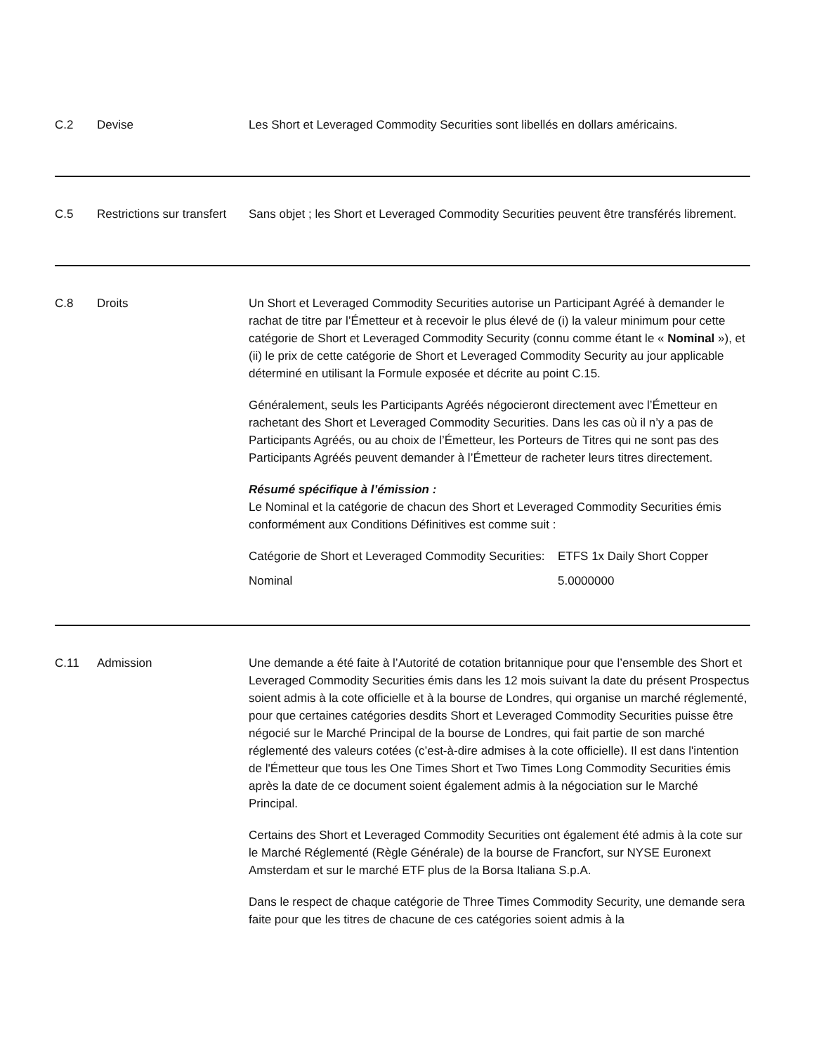C.2 Devise Les Short et Leveraged Commodity Securities sont libellés en dollars américains.
C.5 Restrictions sur transfert
Sans objet ; les Short et Leveraged Commodity Securities peuvent être transférés librement.
C.8 Droits Un Short et Leveraged Commodity Securities autorise un Participant Agréé à demander le rachat de titre par l’Émetteur et à recevoir le plus élevé de (i) la valeur minimum pour cette catégorie de Short et Leveraged Commodity Security (connu comme étant le « Nominal »), et (ii) le prix de cette catégorie de Short et Leveraged Commodity Security au jour applicable déterminé en utilisant la Formule exposée et décrite au point C.15.
Généralement, seuls les Participants Agréés négocieront directement avec l’Émetteur en rachetant des Short et Leveraged Commodity Securities. Dans les cas où il n’y a pas de Participants Agréés, ou au choix de l’Émetteur, les Porteurs de Titres qui ne sont pas des Participants Agréés peuvent demander à l’Émetteur de racheter leurs titres directement.
Résumé spécifique à l’émission :
Le Nominal et la catégorie de chacun des Short et Leveraged Commodity Securities émis conformément aux Conditions Définitives est comme suit :
Catégorie de Short et Leveraged Commodity Securities:
ETFS 1x Daily Short Copper
Nominal 5.0000000
C.11 Admission Une demande a été faite à l’Autorité de cotation britannique pour que l’ensemble des Short et Leveraged Commodity Securities émis dans les 12 mois suivant la date du présent Prospectus soient admis à la cote officielle et à la bourse de Londres, qui organise un marché réglementé, pour que certaines catégories desdits Short et Leveraged Commodity Securities puisse être négocié sur le Marché Principal de la bourse de Londres, qui fait partie de son marché réglementé des valeurs cotées (c’est-à-dire admises à la cote officielle). Il est dans l'intention de l'Émetteur que tous les One Times Short et Two Times Long Commodity Securities émis après la date de ce document soient également admis à la négociation sur le Marché Principal.
Certains des Short et Leveraged Commodity Securities ont également été admis à la cote sur le Marché Réglementé (Règle Générale) de la bourse de Francfort, sur NYSE Euronext Amsterdam et sur le marché ETF plus de la Borsa Italiana S.p.A.
Dans le respect de chaque catégorie de Three Times Commodity Security, une demande sera faite pour que les titres de chacune de ces catégories soient admis à la